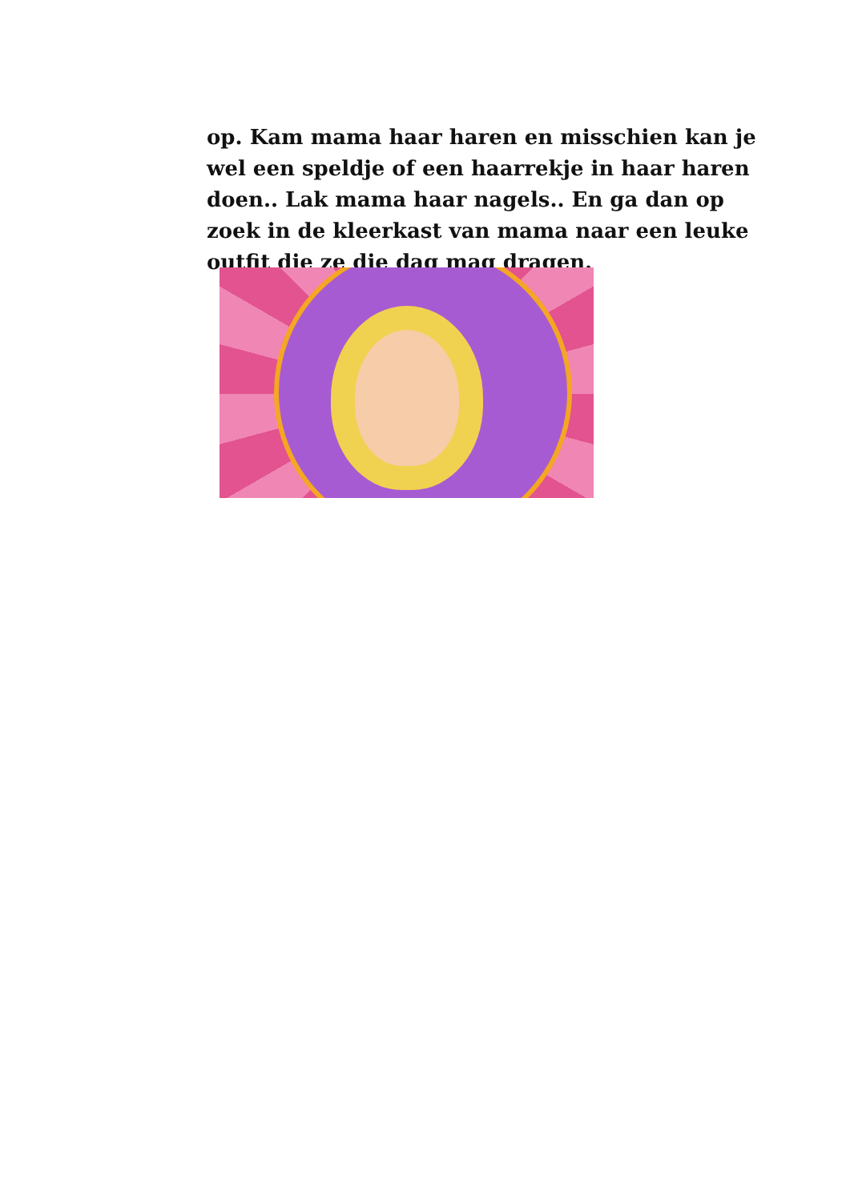op. Kam mama haar haren en misschien kan je wel een speldje of een haarrekje in haar haren doen.. Lak mama haar nagels.. En ga dan op zoek in de kleerkast van mama naar een leuke outfit die ze die dag mag dragen.